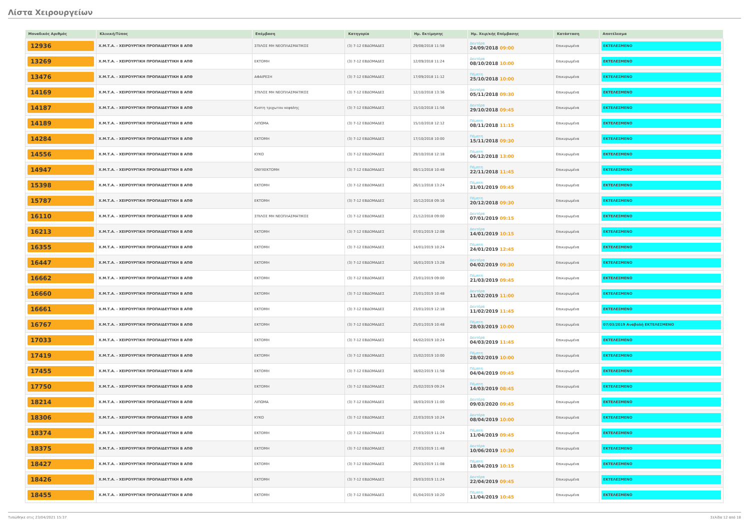Λίστα Χειρουργείων
| Μοναδικός Αριθμός | Κλινική/Τύπος | Επέμβαση | Κατηγορία | Ημ. Εκτίμησης | Ημ. Χειρ/κής Επέμβασης | Κατάσταση | Αποτέλεσμα |
| --- | --- | --- | --- | --- | --- | --- | --- |
| 12936 | Χ.Μ.Τ.Α. - ΧΕΙΡΟΥΡΓΙΚΗ ΠΡΟΠΑΙΔΕΥΤΙΚΗ Β ΑΠΘ | ΣΠΙΛΟΣ ΜΗ ΝΕΟΠΛΑΣΜΑΤΙΚΟΣ | (3) 7-12 ΕΒΔΟΜΑΔΕΣ | 29/08/2018 11:58 | Δευτέρα 24/09/2018 09:00 | Επικυρωμένα | ΕΚΤΕΛΕΣΜΕΝΟ |
| 13269 | Χ.Μ.Τ.Α. - ΧΕΙΡΟΥΡΓΙΚΗ ΠΡΟΠΑΙΔΕΥΤΙΚΗ Β ΑΠΘ | ΕΚΤΟΜΗ | (3) 7-12 ΕΒΔΟΜΑΔΕΣ | 12/09/2018 11:24 | Δευτέρα 08/10/2018 10:00 | Επικυρωμένα | ΕΚΤΕΛΕΣΜΕΝΟ |
| 13476 | Χ.Μ.Τ.Α. - ΧΕΙΡΟΥΡΓΙΚΗ ΠΡΟΠΑΙΔΕΥΤΙΚΗ Β ΑΠΘ | ΑΦΑΙΡΕΣΗ | (3) 7-12 ΕΒΔΟΜΑΔΕΣ | 17/09/2018 11:12 | Πέμπτη 25/10/2018 10:00 | Επικυρωμένα | ΕΚΤΕΛΕΣΜΕΝΟ |
| 14169 | Χ.Μ.Τ.Α. - ΧΕΙΡΟΥΡΓΙΚΗ ΠΡΟΠΑΙΔΕΥΤΙΚΗ Β ΑΠΘ | ΣΠΙΛΟΣ ΜΗ ΝΕΟΠΛΑΣΜΑΤΙΚΟΣ | (3) 7-12 ΕΒΔΟΜΑΔΕΣ | 12/10/2018 13:36 | Δευτέρα 05/11/2018 09:30 | Επικυρωμένα | ΕΚΤΕΛΕΣΜΕΝΟ |
| 14187 | Χ.Μ.Τ.Α. - ΧΕΙΡΟΥΡΓΙΚΗ ΠΡΟΠΑΙΔΕΥΤΙΚΗ Β ΑΠΘ | Κυστη τριχωτου κεφαλης | (3) 7-12 ΕΒΔΟΜΑΔΕΣ | 15/10/2018 11:56 | Δευτέρα 29/10/2018 09:45 | Επικυρωμένα | ΕΚΤΕΛΕΣΜΕΝΟ |
| 14189 | Χ.Μ.Τ.Α. - ΧΕΙΡΟΥΡΓΙΚΗ ΠΡΟΠΑΙΔΕΥΤΙΚΗ Β ΑΠΘ | ΛΙΠΩΜΑ | (3) 7-12 ΕΒΔΟΜΑΔΕΣ | 15/10/2018 12:12 | Πέμπτη 08/11/2018 11:15 | Επικυρωμένα | ΕΚΤΕΛΕΣΜΕΝΟ |
| 14284 | Χ.Μ.Τ.Α. - ΧΕΙΡΟΥΡΓΙΚΗ ΠΡΟΠΑΙΔΕΥΤΙΚΗ Β ΑΠΘ | ΕΚΤΟΜΗ | (3) 7-12 ΕΒΔΟΜΑΔΕΣ | 17/10/2018 10:00 | Πέμπτη 15/11/2018 09:30 | Επικυρωμένα | ΕΚΤΕΛΕΣΜΕΝΟ |
| 14556 | Χ.Μ.Τ.Α. - ΧΕΙΡΟΥΡΓΙΚΗ ΠΡΟΠΑΙΔΕΥΤΙΚΗ Β ΑΠΘ | ΚΥΚΟ | (3) 7-12 ΕΒΔΟΜΑΔΕΣ | 29/10/2018 12:18 | Πέμπτη 06/12/2018 13:00 | Επικυρωμένα | ΕΚΤΕΛΕΣΜΕΝΟ |
| 14947 | Χ.Μ.Τ.Α. - ΧΕΙΡΟΥΡΓΙΚΗ ΠΡΟΠΑΙΔΕΥΤΙΚΗ Β ΑΠΘ | ΟΝΥΧΕΚΤΟΜΗ | (3) 7-12 ΕΒΔΟΜΑΔΕΣ | 09/11/2018 10:48 | Πέμπτη 22/11/2018 11:45 | Επικυρωμένα | ΕΚΤΕΛΕΣΜΕΝΟ |
| 15398 | Χ.Μ.Τ.Α. - ΧΕΙΡΟΥΡΓΙΚΗ ΠΡΟΠΑΙΔΕΥΤΙΚΗ Β ΑΠΘ | ΕΚΤΟΜΗ | (3) 7-12 ΕΒΔΟΜΑΔΕΣ | 26/11/2018 13:24 | Πέμπτη 31/01/2019 09:45 | Επικυρωμένα | ΕΚΤΕΛΕΣΜΕΝΟ |
| 15787 | Χ.Μ.Τ.Α. - ΧΕΙΡΟΥΡΓΙΚΗ ΠΡΟΠΑΙΔΕΥΤΙΚΗ Β ΑΠΘ | ΕΚΤΟΜΗ | (3) 7-12 ΕΒΔΟΜΑΔΕΣ | 10/12/2018 09:16 | Πέμπτη 20/12/2018 09:30 | Επικυρωμένα | ΕΚΤΕΛΕΣΜΕΝΟ |
| 16110 | Χ.Μ.Τ.Α. - ΧΕΙΡΟΥΡΓΙΚΗ ΠΡΟΠΑΙΔΕΥΤΙΚΗ Β ΑΠΘ | ΣΠΙΛΟΣ ΜΗ ΝΕΟΠΛΑΣΜΑΤΙΚΟΣ | (3) 7-12 ΕΒΔΟΜΑΔΕΣ | 21/12/2018 09:00 | Δευτέρα 07/01/2019 09:15 | Επικυρωμένα | ΕΚΤΕΛΕΣΜΕΝΟ |
| 16213 | Χ.Μ.Τ.Α. - ΧΕΙΡΟΥΡΓΙΚΗ ΠΡΟΠΑΙΔΕΥΤΙΚΗ Β ΑΠΘ | ΕΚΤΟΜΗ | (3) 7-12 ΕΒΔΟΜΑΔΕΣ | 07/01/2019 12:08 | Δευτέρα 14/01/2019 10:15 | Επικυρωμένα | ΕΚΤΕΛΕΣΜΕΝΟ |
| 16355 | Χ.Μ.Τ.Α. - ΧΕΙΡΟΥΡΓΙΚΗ ΠΡΟΠΑΙΔΕΥΤΙΚΗ Β ΑΠΘ | ΕΚΤΟΜΗ | (3) 7-12 ΕΒΔΟΜΑΔΕΣ | 14/01/2019 10:24 | Πέμπτη 24/01/2019 12:45 | Επικυρωμένα | ΕΚΤΕΛΕΣΜΕΝΟ |
| 16447 | Χ.Μ.Τ.Α. - ΧΕΙΡΟΥΡΓΙΚΗ ΠΡΟΠΑΙΔΕΥΤΙΚΗ Β ΑΠΘ | ΕΚΤΟΜΗ | (3) 7-12 ΕΒΔΟΜΑΔΕΣ | 16/01/2019 13:28 | Δευτέρα 04/02/2019 09:30 | Επικυρωμένα | ΕΚΤΕΛΕΣΜΕΝΟ |
| 16662 | Χ.Μ.Τ.Α. - ΧΕΙΡΟΥΡΓΙΚΗ ΠΡΟΠΑΙΔΕΥΤΙΚΗ Β ΑΠΘ | ΕΚΤΟΜΗ | (3) 7-12 ΕΒΔΟΜΑΔΕΣ | 23/01/2019 09:00 | Πέμπτη 21/03/2019 09:45 | Επικυρωμένα | ΕΚΤΕΛΕΣΜΕΝΟ |
| 16660 | Χ.Μ.Τ.Α. - ΧΕΙΡΟΥΡΓΙΚΗ ΠΡΟΠΑΙΔΕΥΤΙΚΗ Β ΑΠΘ | ΕΚΤΟΜΗ | (3) 7-12 ΕΒΔΟΜΑΔΕΣ | 23/01/2019 10:48 | Δευτέρα 11/02/2019 11:00 | Επικυρωμένα | ΕΚΤΕΛΕΣΜΕΝΟ |
| 16661 | Χ.Μ.Τ.Α. - ΧΕΙΡΟΥΡΓΙΚΗ ΠΡΟΠΑΙΔΕΥΤΙΚΗ Β ΑΠΘ | ΕΚΤΟΜΗ | (3) 7-12 ΕΒΔΟΜΑΔΕΣ | 23/01/2019 12:18 | Δευτέρα 11/02/2019 11:45 | Επικυρωμένα | ΕΚΤΕΛΕΣΜΕΝΟ |
| 16767 | Χ.Μ.Τ.Α. - ΧΕΙΡΟΥΡΓΙΚΗ ΠΡΟΠΑΙΔΕΥΤΙΚΗ Β ΑΠΘ | ΕΚΤΟΜΗ | (3) 7-12 ΕΒΔΟΜΑΔΕΣ | 25/01/2019 10:48 | Πέμπτη 28/03/2019 10:00 | Επικυρωμένα | 07/03/2019 Αναβολή ΕΚΤΕΛΕΣΜΕΝΟ |
| 17033 | Χ.Μ.Τ.Α. - ΧΕΙΡΟΥΡΓΙΚΗ ΠΡΟΠΑΙΔΕΥΤΙΚΗ Β ΑΠΘ | ΕΚΤΟΜΗ | (3) 7-12 ΕΒΔΟΜΑΔΕΣ | 04/02/2019 10:24 | Δευτέρα 04/03/2019 11:45 | Επικυρωμένα | ΕΚΤΕΛΕΣΜΕΝΟ |
| 17419 | Χ.Μ.Τ.Α. - ΧΕΙΡΟΥΡΓΙΚΗ ΠΡΟΠΑΙΔΕΥΤΙΚΗ Β ΑΠΘ | ΕΚΤΟΜΗ | (3) 7-12 ΕΒΔΟΜΑΔΕΣ | 15/02/2019 10:00 | Πέμπτη 28/02/2019 10:00 | Επικυρωμένα | ΕΚΤΕΛΕΣΜΕΝΟ |
| 17455 | Χ.Μ.Τ.Α. - ΧΕΙΡΟΥΡΓΙΚΗ ΠΡΟΠΑΙΔΕΥΤΙΚΗ Β ΑΠΘ | ΕΚΤΟΜΗ | (3) 7-12 ΕΒΔΟΜΑΔΕΣ | 18/02/2019 11:58 | Πέμπτη 04/04/2019 09:45 | Επικυρωμένα | ΕΚΤΕΛΕΣΜΕΝΟ |
| 17750 | Χ.Μ.Τ.Α. - ΧΕΙΡΟΥΡΓΙΚΗ ΠΡΟΠΑΙΔΕΥΤΙΚΗ Β ΑΠΘ | ΕΚΤΟΜΗ | (3) 7-12 ΕΒΔΟΜΑΔΕΣ | 25/02/2019 09:24 | Πέμπτη 14/03/2019 08:45 | Επικυρωμένα | ΕΚΤΕΛΕΣΜΕΝΟ |
| 18214 | Χ.Μ.Τ.Α. - ΧΕΙΡΟΥΡΓΙΚΗ ΠΡΟΠΑΙΔΕΥΤΙΚΗ Β ΑΠΘ | ΛΙΠΩΜΑ | (3) 7-12 ΕΒΔΟΜΑΔΕΣ | 18/03/2019 11:00 | Δευτέρα 09/03/2020 09:45 | Επικυρωμένα | ΕΚΤΕΛΕΣΜΕΝΟ |
| 18306 | Χ.Μ.Τ.Α. - ΧΕΙΡΟΥΡΓΙΚΗ ΠΡΟΠΑΙΔΕΥΤΙΚΗ Β ΑΠΘ | ΚΥΚΟ | (3) 7-12 ΕΒΔΟΜΑΔΕΣ | 22/03/2019 10:24 | Δευτέρα 08/04/2019 10:00 | Επικυρωμένα | ΕΚΤΕΛΕΣΜΕΝΟ |
| 18374 | Χ.Μ.Τ.Α. - ΧΕΙΡΟΥΡΓΙΚΗ ΠΡΟΠΑΙΔΕΥΤΙΚΗ Β ΑΠΘ | ΕΚΤΟΜΗ | (3) 7-12 ΕΒΔΟΜΑΔΕΣ | 27/03/2019 11:24 | Πέμπτη 11/04/2019 09:45 | Επικυρωμένα | ΕΚΤΕΛΕΣΜΕΝΟ |
| 18375 | Χ.Μ.Τ.Α. - ΧΕΙΡΟΥΡΓΙΚΗ ΠΡΟΠΑΙΔΕΥΤΙΚΗ Β ΑΠΘ | ΕΚΤΟΜΗ | (3) 7-12 ΕΒΔΟΜΑΔΕΣ | 27/03/2019 11:48 | Δευτέρα 10/06/2019 10:30 | Επικυρωμένα | ΕΚΤΕΛΕΣΜΕΝΟ |
| 18427 | Χ.Μ.Τ.Α. - ΧΕΙΡΟΥΡΓΙΚΗ ΠΡΟΠΑΙΔΕΥΤΙΚΗ Β ΑΠΘ | ΕΚΤΟΜΗ | (3) 7-12 ΕΒΔΟΜΑΔΕΣ | 29/03/2019 11:08 | Πέμπτη 18/04/2019 10:15 | Επικυρωμένα | ΕΚΤΕΛΕΣΜΕΝΟ |
| 18426 | Χ.Μ.Τ.Α. - ΧΕΙΡΟΥΡΓΙΚΗ ΠΡΟΠΑΙΔΕΥΤΙΚΗ Β ΑΠΘ | ΕΚΤΟΜΗ | (3) 7-12 ΕΒΔΟΜΑΔΕΣ | 29/03/2019 11:24 | Δευτέρα 22/04/2019 09:45 | Επικυρωμένα | ΕΚΤΕΛΕΣΜΕΝΟ |
| 18455 | Χ.Μ.Τ.Α. - ΧΕΙΡΟΥΡΓΙΚΗ ΠΡΟΠΑΙΔΕΥΤΙΚΗ Β ΑΠΘ | ΕΚΤΟΜΗ | (3) 7-12 ΕΒΔΟΜΑΔΕΣ | 01/04/2019 10:20 | Πέμπτη 11/04/2019 10:45 | Επικυρωμένα | ΕΚΤΕΛΕΣΜΕΝΟ |
Τυπώθηκε στις 23/04/2021 15:37 Σελίδα 12 από 18